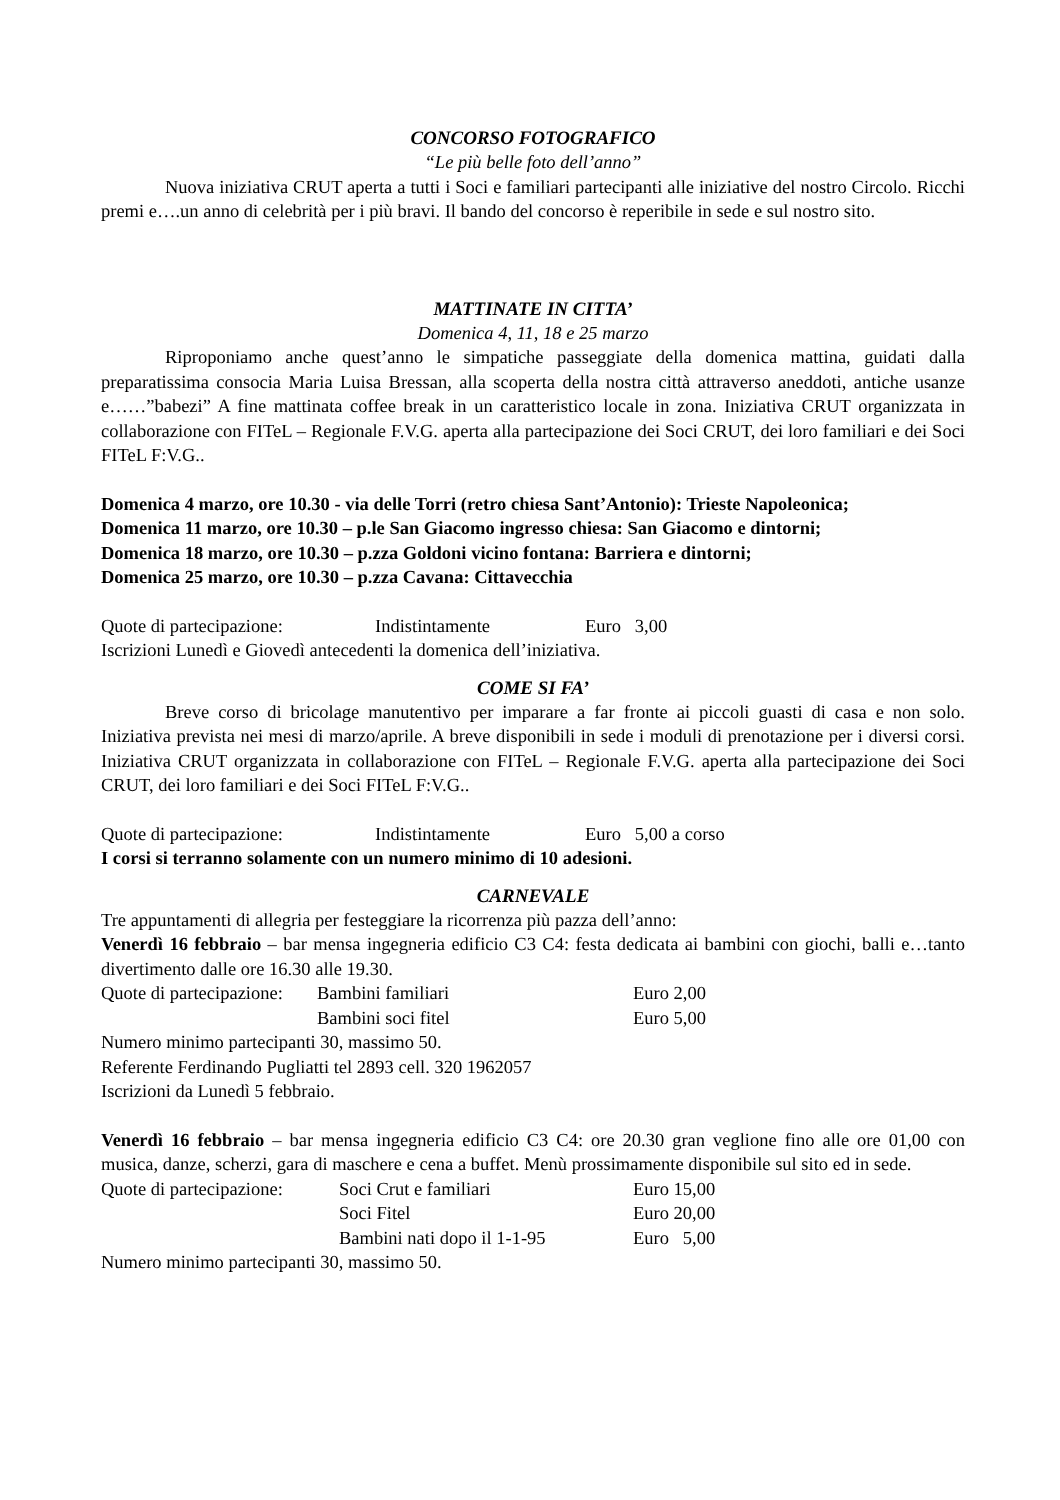CONCORSO FOTOGRAFICO
“Le più belle foto dell’anno”
Nuova iniziativa CRUT aperta a tutti i Soci e familiari partecipanti alle iniziative del nostro Circolo. Ricchi premi e….un anno di celebrità per i più bravi. Il bando del concorso è reperibile in sede e sul nostro sito.
MATTINATE IN CITTA’
Domenica 4, 11, 18 e 25 marzo
Riproponiamo anche quest’anno le simpatiche passeggiate della domenica mattina, guidati dalla preparatissima consocia Maria Luisa Bressan, alla scoperta della nostra città attraverso aneddoti, antiche usanze e……”babezi” A fine mattinata coffee break in un caratteristico locale in zona. Iniziativa CRUT organizzata in collaborazione con FITeL – Regionale F.V.G. aperta alla partecipazione dei Soci CRUT, dei loro familiari e dei Soci FITeL F:V.G..
Domenica 4 marzo, ore 10.30 - via delle Torri (retro chiesa Sant’Antonio): Trieste Napoleonica;
Domenica 11 marzo, ore 10.30 – p.le San Giacomo ingresso chiesa: San Giacomo e dintorni;
Domenica 18 marzo, ore 10.30 – p.zza Goldoni vicino fontana: Barriera e dintorni;
Domenica 25 marzo, ore 10.30 – p.zza Cavana: Cittavecchia
| Quote di partecipazione: | Indistintamente | Euro 3,00 |
Iscrizioni Lunedì e Giovedì antecedenti la domenica dell’iniziativa.
COME SI FA’
Breve corso di bricolage manutentivo per imparare a far fronte ai piccoli guasti di casa e non solo. Iniziativa prevista nei mesi di marzo/aprile. A breve disponibili in sede i moduli di prenotazione per i diversi corsi. Iniziativa CRUT organizzata in collaborazione con FITeL – Regionale F.V.G. aperta alla partecipazione dei Soci CRUT, dei loro familiari e dei Soci FITeL F:V.G..
| Quote di partecipazione: | Indistintamente | Euro 5,00 a corso |
I corsi si terranno solamente con un numero minimo di 10 adesioni.
CARNEVALE
Tre appuntamenti di allegria per festeggiare la ricorrenza più pazza dell’anno:
Venerdì 16 febbraio – bar mensa ingegneria edificio C3 C4: festa dedicata ai bambini con giochi, balli e…tanto divertimento dalle ore 16.30 alle 19.30.
| Quote di partecipazione: | Bambini familiari | Euro 2,00 |
| | Bambini soci fitel | Euro 5,00 |
Numero minimo partecipanti 30, massimo 50.
Referente Ferdinando Pugliatti tel 2893 cell. 320 1962057
Iscrizioni da Lunedì 5 febbraio.
Venerdì 16 febbraio – bar mensa ingegneria edificio C3 C4: ore 20.30 gran veglione fino alle ore 01,00 con musica, danze, scherzi, gara di maschere e cena a buffet. Menù prossimamente disponibile sul sito ed in sede.
| Quote di partecipazione: | Soci Crut e familiari | Euro 15,00 |
| | Soci Fitel | Euro 20,00 |
| | Bambini nati dopo il 1-1-95 | Euro 5,00 |
Numero minimo partecipanti 30, massimo 50.